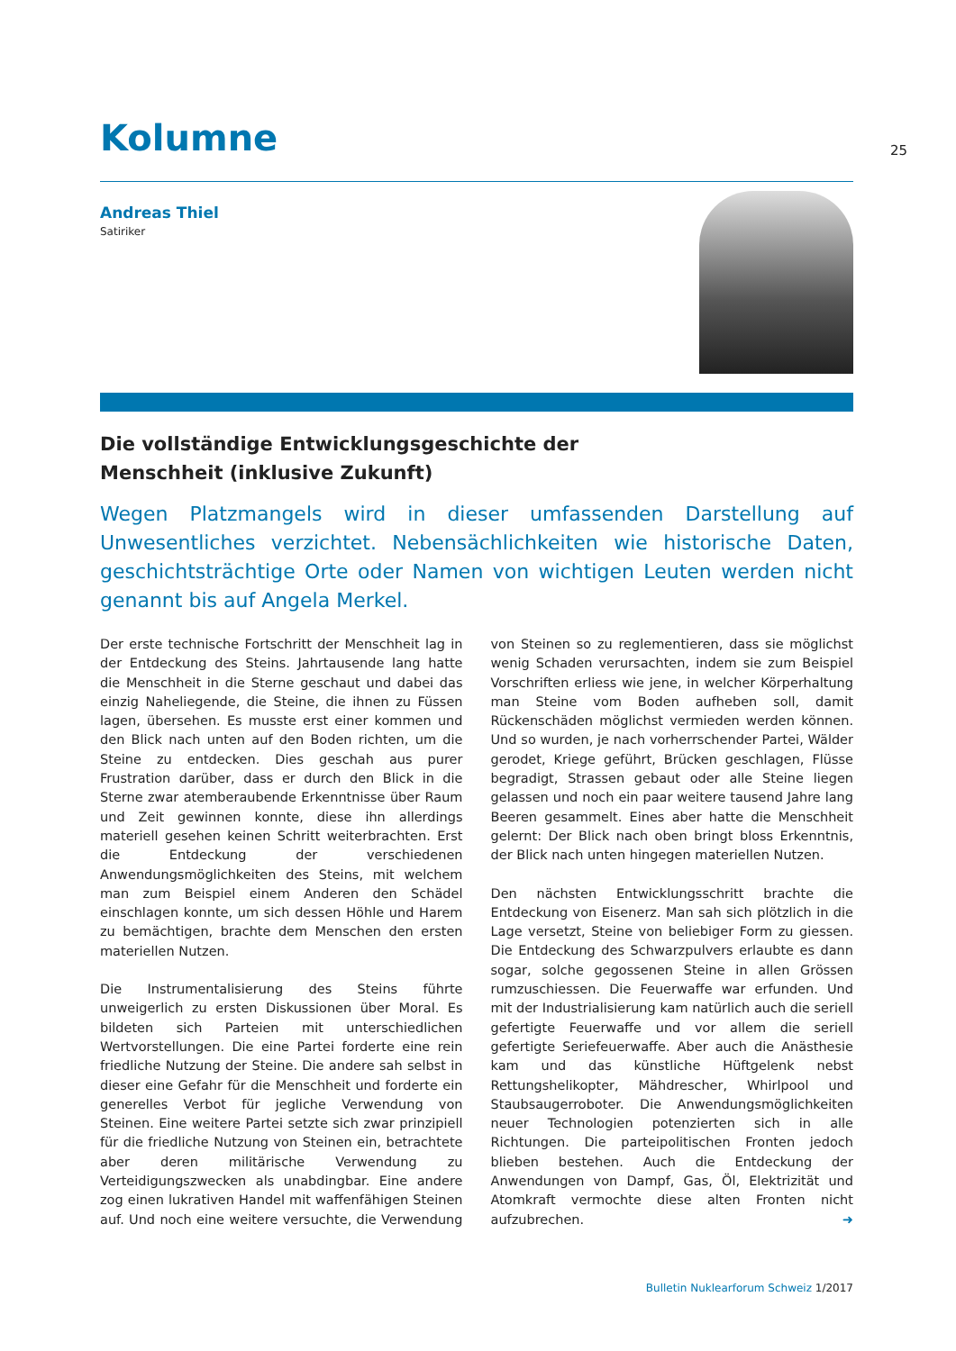Kolumne
25
Andreas Thiel
Satiriker
Die vollständige Entwicklungsgeschichte der
Menschheit (inklusive Zukunft)
Wegen Platzmangels wird in dieser umfassenden Darstellung auf Unwesentliches verzichtet. Nebensächlichkeiten wie historische Daten, geschichtsträchtige Orte oder Namen von wichtigen Leuten werden nicht genannt bis auf Angela Merkel.
Der erste technische Fortschritt der Menschheit lag in der Entdeckung des Steins. Jahrtausende lang hatte die Menschheit in die Sterne geschaut und dabei das einzig Naheliegende, die Steine, die ihnen zu Füssen lagen, übersehen. Es musste erst einer kommen und den Blick nach unten auf den Boden richten, um die Steine zu entdecken. Dies geschah aus purer Frustration darüber, dass er durch den Blick in die Sterne zwar atemberaubende Erkenntnisse über Raum und Zeit gewinnen konnte, diese ihn allerdings materiell gesehen keinen Schritt weiterbrachten. Erst die Entdeckung der verschiedenen Anwendungsmöglichkeiten des Steins, mit welchem man zum Beispiel einem Anderen den Schädel einschlagen konnte, um sich dessen Höhle und Harem zu bemächtigen, brachte dem Menschen den ersten materiellen Nutzen.
Die Instrumentalisierung des Steins führte unweigerlich zu ersten Diskussionen über Moral. Es bildeten sich Parteien mit unterschiedlichen Wertvorstellungen. Die eine Partei forderte eine rein friedliche Nutzung der Steine. Die andere sah selbst in dieser eine Gefahr für die Menschheit und forderte ein generelles Verbot für jegliche Verwendung von Steinen. Eine weitere Partei setzte sich zwar prinzipiell für die friedliche Nutzung von Steinen ein, betrachtete aber deren militärische Verwendung zu Verteidigungszwecken als unabdingbar. Eine andere zog einen lukrativen Handel mit waffenfähigen Steinen auf. Und noch eine weitere versuchte, die Verwendung von Steinen so zu reglementieren, dass sie möglichst wenig Schaden verursachten, indem sie zum Beispiel Vorschriften erliess wie jene, in welcher Körperhaltung man Steine vom Boden aufheben soll, damit Rückenschäden möglichst vermieden werden können. Und so wurden, je nach vorherrschender Partei, Wälder gerodet, Kriege geführt, Brücken geschlagen, Flüsse begradigt, Strassen gebaut oder alle Steine liegen gelassen und noch ein paar weitere tausend Jahre lang Beeren gesammelt. Eines aber hatte die Menschheit gelernt: Der Blick nach oben bringt bloss Erkenntnis, der Blick nach unten hingegen materiellen Nutzen.
Den nächsten Entwicklungsschritt brachte die Entdeckung von Eisenerz. Man sah sich plötzlich in die Lage versetzt, Steine von beliebiger Form zu giessen. Die Entdeckung des Schwarzpulvers erlaubte es dann sogar, solche gegossenen Steine in allen Grössen rumzuschiessen. Die Feuerwaffe war erfunden. Und mit der Industrialisierung kam natürlich auch die seriell gefertigte Feuerwaffe und vor allem die seriell gefertigte Seriefeuerwaffe. Aber auch die Anästhesie kam und das künstliche Hüftgelenk nebst Rettungshelikopter, Mähdrescher, Whirlpool und Staubsaugerroboter. Die Anwendungsmöglichkeiten neuer Technologien potenzierten sich in alle Richtungen. Die parteipolitischen Fronten jedoch blieben bestehen. Auch die Entdeckung der Anwendungen von Dampf, Gas, Öl, Elektrizität und Atomkraft vermochte diese alten Fronten nicht aufzubrechen. ➜
Bulletin Nuklearforum Schweiz 1/2017